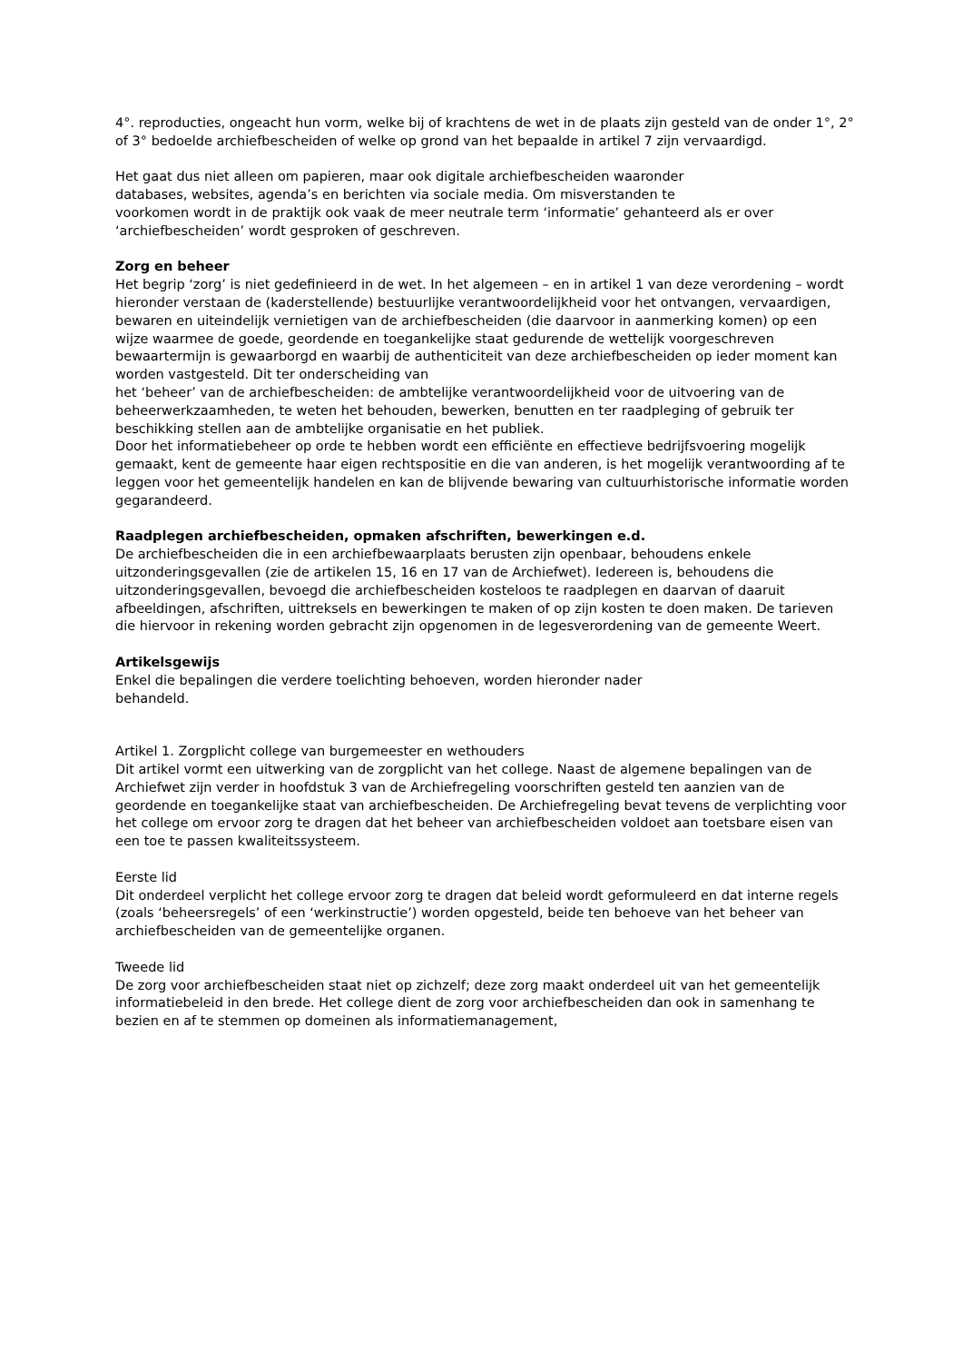4°. reproducties, ongeacht hun vorm, welke bij of krachtens de wet in de plaats zijn gesteld van de onder 1°, 2° of 3° bedoelde archiefbescheiden of welke op grond van het bepaalde in artikel 7 zijn vervaardigd.
Het gaat dus niet alleen om papieren, maar ook digitale archiefbescheiden waaronder
databases, websites, agenda’s en berichten via sociale media. Om misverstanden te
voorkomen wordt in de praktijk ook vaak de meer neutrale term ‘informatie’ gehanteerd als er over ‘archiefbescheiden’ wordt gesproken of geschreven.
Zorg en beheer
Het begrip ‘zorg’ is niet gedefinieerd in de wet. In het algemeen – en in artikel 1 van deze verordening – wordt hieronder verstaan de (kaderstellende) bestuurlijke verantwoordelijkheid voor het ontvangen, vervaardigen, bewaren en uiteindelijk vernietigen van de archiefbescheiden (die daarvoor in aanmerking komen) op een wijze waarmee de goede, geordende en toegankelijke staat gedurende de wettelijk voorgeschreven bewaartermijn is gewaarborgd en waarbij de authenticiteit van deze archiefbescheiden op ieder moment kan worden vastgesteld. Dit ter onderscheiding van
het ‘beheer’ van de archiefbescheiden: de ambtelijke verantwoordelijkheid voor de uitvoering van de beheerwerkzaamheden, te weten het behouden, bewerken, benutten en ter raadpleging of gebruik ter beschikking stellen aan de ambtelijke organisatie en het publiek.
Door het informatiebeheer op orde te hebben wordt een efficiënte en effectieve bedrijfsvoering mogelijk gemaakt, kent de gemeente haar eigen rechtspositie en die van anderen, is het mogelijk verantwoording af te leggen voor het gemeentelijk handelen en kan de blijvende bewaring van cultuurhistorische informatie worden gegarandeerd.
Raadplegen archiefbescheiden, opmaken afschriften, bewerkingen e.d.
De archiefbescheiden die in een archiefbewaarplaats berusten zijn openbaar, behoudens enkele uitzonderingsgevallen (zie de artikelen 15, 16 en 17 van de Archiefwet). Iedereen is, behoudens die uitzonderingsgevallen, bevoegd die archiefbescheiden kosteloos te raadplegen en daarvan of daaruit afbeeldingen, afschriften, uittreksels en bewerkingen te maken of op zijn kosten te doen maken. De tarieven die hiervoor in rekening worden gebracht zijn opgenomen in de legesverordening van de gemeente Weert.
Artikelsgewijs
Enkel die bepalingen die verdere toelichting behoeven, worden hieronder nader
behandeld.
Artikel 1. Zorgplicht college van burgemeester en wethouders
Dit artikel vormt een uitwerking van de zorgplicht van het college. Naast de algemene bepalingen van de Archiefwet zijn verder in hoofdstuk 3 van de Archiefregeling voorschriften gesteld ten aanzien van de geordende en toegankelijke staat van archiefbescheiden. De Archiefregeling bevat tevens de verplichting voor het college om ervoor zorg te dragen dat het beheer van archiefbescheiden voldoet aan toetsbare eisen van een toe te passen kwaliteitssysteem.
Eerste lid
Dit onderdeel verplicht het college ervoor zorg te dragen dat beleid wordt geformuleerd en dat interne regels (zoals ‘beheersregels’ of een ‘werkinstructie’) worden opgesteld, beide ten behoeve van het beheer van archiefbescheiden van de gemeentelijke organen.
Tweede lid
De zorg voor archiefbescheiden staat niet op zichzelf; deze zorg maakt onderdeel uit van het gemeentelijk informatiebeleid in den brede. Het college dient de zorg voor archiefbescheiden dan ook in samenhang te bezien en af te stemmen op domeinen als informatiemanagement,